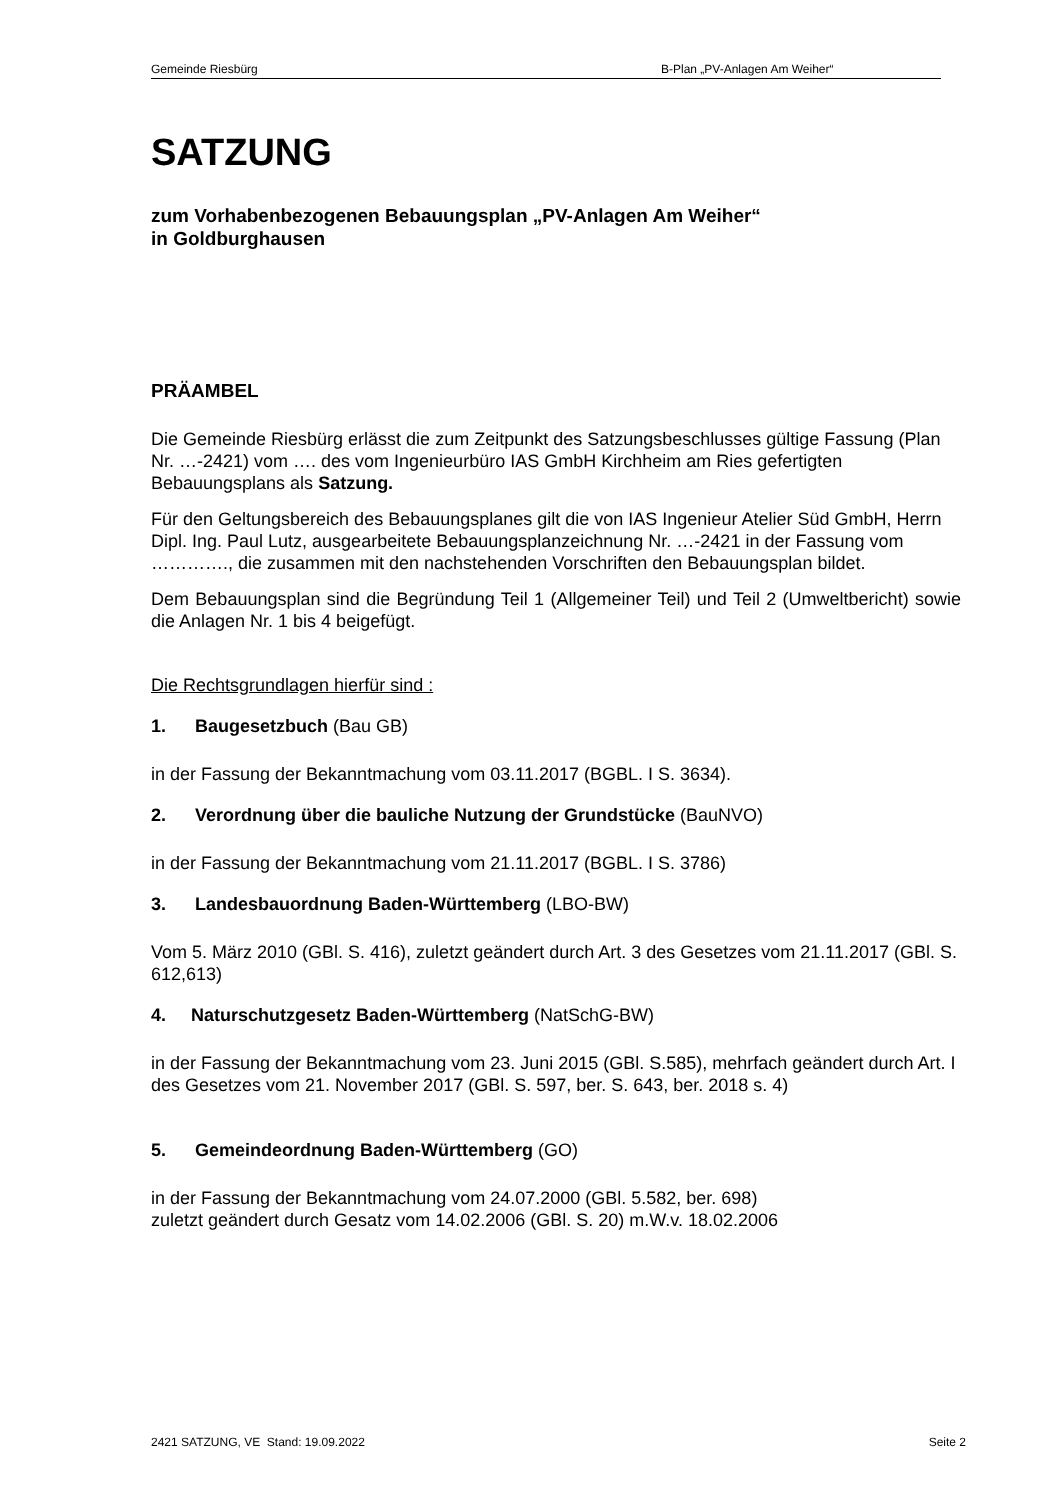Gemeinde Riesbürg B-Plan „PV-Anlagen Am Weiher“
SATZUNG
zum Vorhabenbezogenen Bebauungsplan „PV-Anlagen Am Weiher“
in Goldburghausen
PRÄAMBEL
Die Gemeinde Riesbürg erlässt die zum Zeitpunkt des Satzungsbeschlusses gültige Fassung (Plan Nr. …-2421) vom …. des vom Ingenieurbüro IAS GmbH Kirchheim am Ries gefertigten Bebauungsplans als Satzung.
Für den Geltungsbereich des Bebauungsplanes gilt die von IAS Ingenieur Atelier Süd GmbH, Herrn Dipl. Ing. Paul Lutz, ausgearbeitete Bebauungsplanzeichnung Nr. …-2421 in der Fassung vom …………., die zusammen mit den nachstehenden Vorschriften den Bebauungsplan bildet.
Dem Bebauungsplan sind die Begründung Teil 1 (Allgemeiner Teil) und Teil 2 (Umweltbericht) sowie die Anlagen Nr. 1 bis 4 beigefügt.
Die Rechtsgrundlagen hierfür sind :
1. Baugesetzbuch (Bau GB)
in der Fassung der Bekanntmachung vom 03.11.2017 (BGBL. I S. 3634).
2. Verordnung über die bauliche Nutzung der Grundstücke (BauNVO)
in der Fassung der Bekanntmachung vom 21.11.2017 (BGBL. I S. 3786)
3. Landesbauordnung Baden-Württemberg (LBO-BW)
Vom 5. März 2010 (GBl. S. 416), zuletzt geändert durch Art. 3 des Gesetzes vom 21.11.2017 (GBl. S. 612,613)
4. Naturschutzgesetz Baden-Württemberg (NatSchG-BW)
in der Fassung der Bekanntmachung vom 23. Juni 2015 (GBl. S.585), mehrfach geändert durch Art. I des Gesetzes vom 21. November 2017 (GBl. S. 597, ber. S. 643, ber. 2018 s. 4)
5. Gemeindeordnung Baden-Württemberg (GO)
in der Fassung der Bekanntmachung vom 24.07.2000 (GBl. 5.582, ber. 698)
zuletzt geändert durch Gesatz vom 14.02.2006 (GBl. S. 20) m.W.v. 18.02.2006
2421 SATZUNG, VE Stand: 19.09.2022 Seite 2